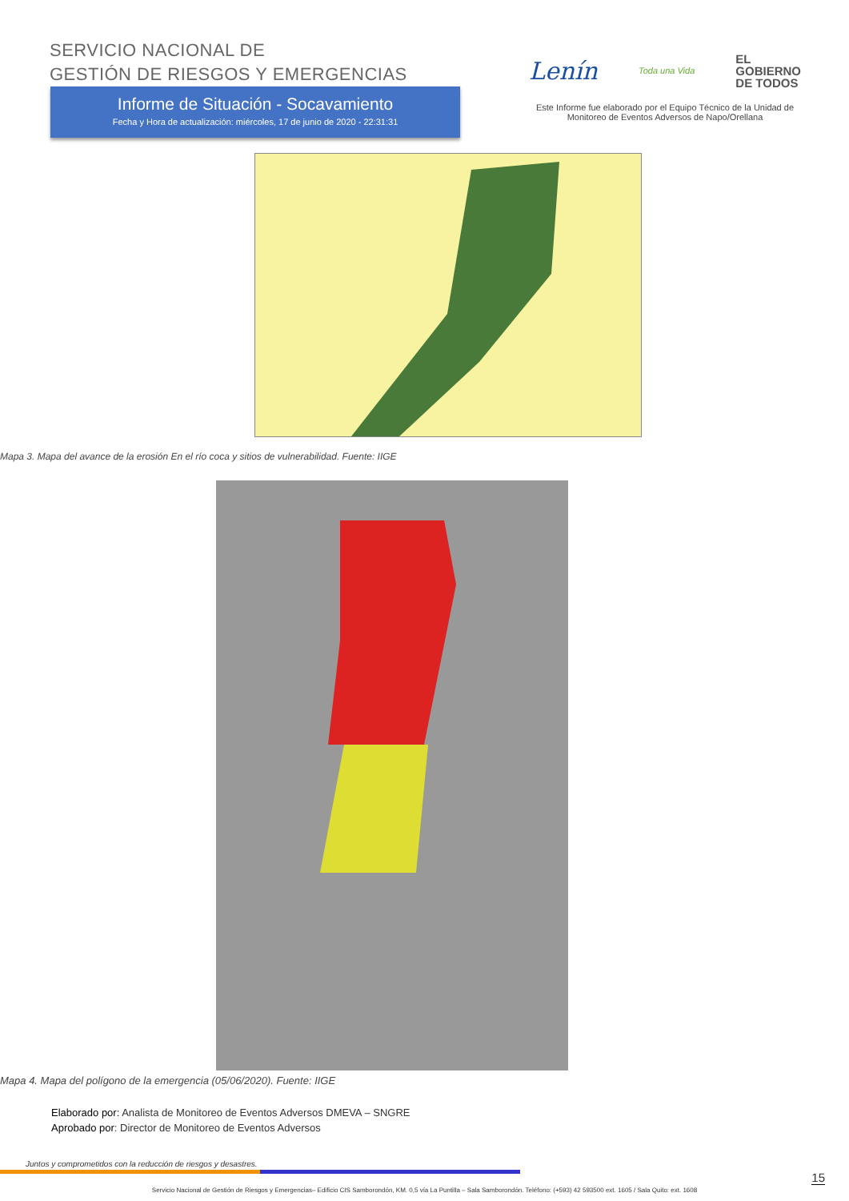SERVICIO NACIONAL DE
GESTIÓN DE RIESGOS Y EMERGENCIAS
Lenín Toda una Vida EL
GOBIERNO
DE TODOS
Este Informe fue elaborado por el Equipo Técnico de la Unidad de Monitoreo de Eventos Adversos de Napo/Orellana
Informe de Situación - Socavamiento
Fecha y Hora de actualización: miércoles, 17 de junio de 2020 - 22:31:31
Mapa 3. Mapa del avance de la erosión En el río coca y sitios de vulnerabilidad. Fuente: IIGE
Mapa 4. Mapa del polígono de la emergencia (05/06/2020). Fuente: IIGE
Elaborado por: Analista de Monitoreo de Eventos Adversos DMEVA – SNGRE
Aprobado por: Director de Monitoreo de Eventos Adversos
Juntos y comprometidos con la reducción de riesgos y desastres.
15
Servicio Nacional de Gestión de Riesgos y Emergencias– Edificio CIS Samborondón, KM. 0,5 vía La Puntilla – Sala Samborondón. Teléfono: (+593) 42 593500 ext. 1605 / Sala Quito: ext. 1608